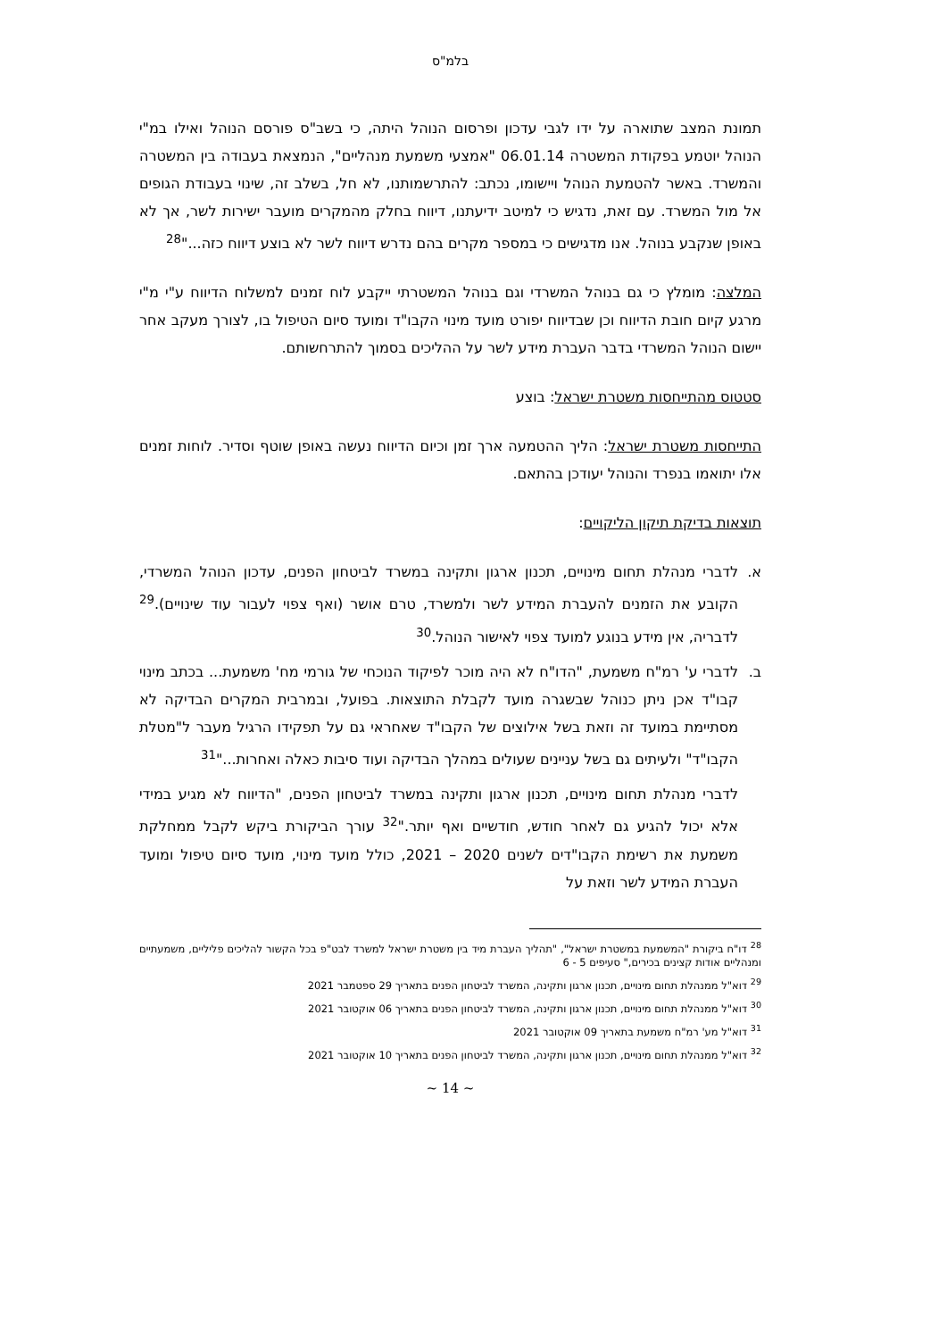בלמ"ס
תמונת המצב שתוארה על ידו לגבי עדכון ופרסום הנוהל היתה, כי בשב"ס פורסם הנוהל ואילו במ"י הנוהל יוטמע בפקודת המשטרה 06.01.14 "אמצעי משמעת מנהליים", הנמצאת בעבודה בין המשטרה והמשרד. באשר להטמעת הנוהל ויישומו, נכתב: להתרשמותנו, לא חל, בשלב זה, שינוי בעבודת הגופים אל מול המשרד. עם זאת, נדגיש כי למיטב ידיעתנו, דיווח בחלק מהמקרים מועבר ישירות לשר, אך לא באופן שנקבע בנוהל. אנו מדגישים כי במספר מקרים בהם נדרש דיווח לשר לא בוצע דיווח כזה..."<sup>28</sup>
המלצה: מומלץ כי גם בנוהל המשרדי וגם בנוהל המשטרתי ייקבע לוח זמנים למשלוח הדיווח ע"י מ"י מרגע קיום חובת הדיווח וכן שבדיווח יפורט מועד מינוי הקבו"ד ומועד סיום הטיפול בו, לצורך מעקב אחר יישום הנוהל המשרדי בדבר העברת מידע לשר על ההליכים בסמוך להתרחשותם.
סטטוס מהתייחסות משטרת ישראל: בוצע
התייחסות משטרת ישראל: הליך ההטמעה ארך זמן וכיום הדיווח נעשה באופן שוטף וסדיר. לוחות זמנים אלו יתואמו בנפרד והנוהל יעודכן בהתאם.
תוצאות בדיקת תיקון הליקויים:
א. לדברי מנהלת תחום מינויים, תכנון ארגון ותקינה במשרד לביטחון הפנים, עדכון הנוהל המשרדי, הקובע את הזמנים להעברת המידע לשר ולמשרד, טרם אושר (ואף צפוי לעבור עוד שינויים).<sup>29</sup> לדבריה, אין מידע בנוגע למועד צפוי לאישור הנוהל.<sup>30</sup>
ב. לדברי ע' רמ"ח משמעת, "הדו"ח לא היה מוכר לפיקוד הנוכחי של גורמי מח' משמעת... בכתב מינוי קבו"ד אכן ניתן כנוהל שבשגרה מועד לקבלת התוצאות. בפועל, ובמרבית המקרים הבדיקה לא מסתיימת במועד זה וזאת בשל אילוצים של הקבו"ד שאחראי גם על תפקידו הרגיל מעבר ל"מטלת הקבו"ד" ולעיתים גם בשל עניינים שעולים במהלך הבדיקה ועוד סיבות כאלה ואחרות..."<sup>31</sup>
לדברי מנהלת תחום מינויים, תכנון ארגון ותקינה במשרד לביטחון הפנים, "הדיווח לא מגיע במידי אלא יכול להגיע גם לאחר חודש, חודשיים ואף יותר."<sup>32</sup> עורך הביקורת ביקש לקבל ממחלקת משמעת את רשימת הקבו"דים לשנים 2020 – 2021, כולל מועד מינוי, מועד סיום טיפול ומועד העברת המידע לשר וזאת על
<sup>28</sup> דו"ח ביקורת "המשמעת במשטרת ישראל", "תהליך העברת מיד בין משטרת ישראל למשרד לבט"פ בכל הקשור להליכים פליליים, משמעתיים ומנהליים אודות קצינים בכירים," סעיפים 5 - 6
<sup>29</sup> דוא"ל ממנהלת תחום מינויים, תכנון ארגון ותקינה, המשרד לביטחון הפנים בתאריך 29 ספטמבר 2021
<sup>30</sup> דוא"ל ממנהלת תחום מינויים, תכנון ארגון ותקינה, המשרד לביטחון הפנים בתאריך 06 אוקטובר 2021
<sup>31</sup> דוא"ל מע' רמ"ח משמעת בתאריך 09 אוקטובר 2021
<sup>32</sup> דוא"ל ממנהלת תחום מינויים, תכנון ארגון ותקינה, המשרד לביטחון הפנים בתאריך 10 אוקטובר 2021
~ 14 ~